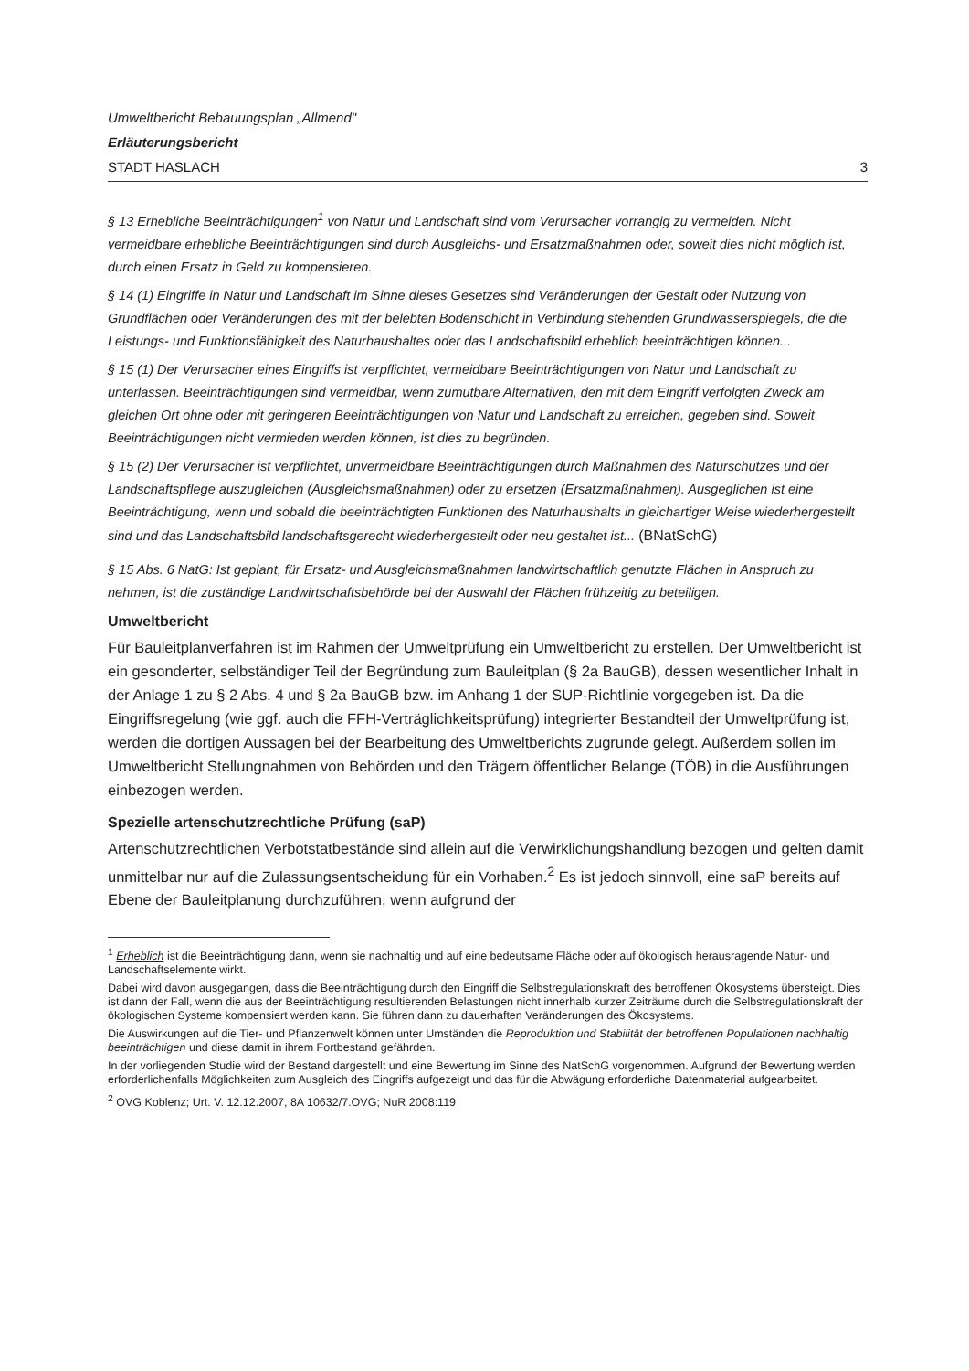Umweltbericht Bebauungsplan „Allmend"
Erläuterungsbericht
STADT HASLACH 3
§ 13 Erhebliche Beeinträchtigungen<sup>1</sup> von Natur und Landschaft sind vom Verursacher vorrangig zu vermeiden. Nicht vermeidbare erhebliche Beeinträchtigungen sind durch Ausgleichs- und Ersatzmaßnahmen oder, soweit dies nicht möglich ist, durch einen Ersatz in Geld zu kompensieren.
§ 14 (1) Eingriffe in Natur und Landschaft im Sinne dieses Gesetzes sind Veränderungen der Gestalt oder Nutzung von Grundflächen oder Veränderungen des mit der belebten Bodenschicht in Verbindung stehenden Grundwasserspiegels, die die Leistungs- und Funktionsfähigkeit des Naturhaushaltes oder das Landschaftsbild erheblich beeinträchtigen können...
§ 15 (1) Der Verursacher eines Eingriffs ist verpflichtet, vermeidbare Beeinträchtigungen von Natur und Landschaft zu unterlassen. Beeinträchtigungen sind vermeidbar, wenn zumutbare Alternativen, den mit dem Eingriff verfolgten Zweck am gleichen Ort ohne oder mit geringeren Beeinträchtigungen von Natur und Landschaft zu erreichen, gegeben sind. Soweit Beeinträchtigungen nicht vermieden werden können, ist dies zu begründen.
§ 15 (2) Der Verursacher ist verpflichtet, unvermeidbare Beeinträchtigungen durch Maßnahmen des Naturschutzes und der Landschaftspflege auszugleichen (Ausgleichsmaßnahmen) oder zu ersetzen (Ersatzmaßnahmen). Ausgeglichen ist eine Beeinträchtigung, wenn und sobald die beeinträchtigten Funktionen des Naturhaushalts in gleichartiger Weise wiederhergestellt sind und das Landschaftsbild landschaftsgerecht wiederhergestellt oder neu gestaltet ist... (BNatSchG)
§ 15 Abs. 6 NatG: Ist geplant, für Ersatz- und Ausgleichsmaßnahmen landwirtschaftlich genutzte Flächen in Anspruch zu nehmen, ist die zuständige Landwirtschaftsbehörde bei der Auswahl der Flächen frühzeitig zu beteiligen.
Umweltbericht
Für Bauleitplanverfahren ist im Rahmen der Umweltprüfung ein Umweltbericht zu erstellen. Der Umweltbericht ist ein gesonderter, selbständiger Teil der Begründung zum Bauleitplan (§ 2a BauGB), dessen wesentlicher Inhalt in der Anlage 1 zu § 2 Abs. 4 und § 2a BauGB bzw. im Anhang 1 der SUP-Richtlinie vorgegeben ist. Da die Eingriffsregelung (wie ggf. auch die FFH-Verträglichkeitsprüfung) integrierter Bestandteil der Umweltprüfung ist, werden die dortigen Aussagen bei der Bearbeitung des Umweltberichts zugrunde gelegt. Außerdem sollen im Umweltbericht Stellungnahmen von Behörden und den Trägern öffentlicher Belange (TÖB) in die Ausführungen einbezogen werden.
Spezielle artenschutzrechtliche Prüfung (saP)
Artenschutzrechtlichen Verbotstatbestände sind allein auf die Verwirklichungshandlung bezogen und gelten damit unmittelbar nur auf die Zulassungsentscheidung für ein Vorhaben.<sup>2</sup> Es ist jedoch sinnvoll, eine saP bereits auf Ebene der Bauleitplanung durchzuführen, wenn aufgrund der
<sup>1</sup> Erheblich ist die Beeinträchtigung dann, wenn sie nachhaltig und auf eine bedeutsame Fläche oder auf ökologisch herausragende Natur- und Landschaftselemente wirkt.
Dabei wird davon ausgegangen, dass die Beeinträchtigung durch den Eingriff die Selbstregulationskraft des betroffenen Ökosystems übersteigt. Dies ist dann der Fall, wenn die aus der Beeinträchtigung resultierenden Belastungen nicht innerhalb kurzer Zeiträume durch die Selbstregulationskraft der ökologischen Systeme kompensiert werden kann. Sie führen dann zu dauerhaften Veränderungen des Ökosystems.
Die Auswirkungen auf die Tier- und Pflanzenwelt können unter Umständen die Reproduktion und Stabilität der betroffenen Populationen nachhaltig beeinträchtigen und diese damit in ihrem Fortbestand gefährden.
In der vorliegenden Studie wird der Bestand dargestellt und eine Bewertung im Sinne des NatSchG vorgenommen. Aufgrund der Bewertung werden erforderlichenfalls Möglichkeiten zum Ausgleich des Eingriffs aufgezeigt und das für die Abwägung erforderliche Datenmaterial aufgearbeitet.
<sup>2</sup> OVG Koblenz; Urt. V. 12.12.2007, 8A 10632/7.OVG; NuR 2008:119